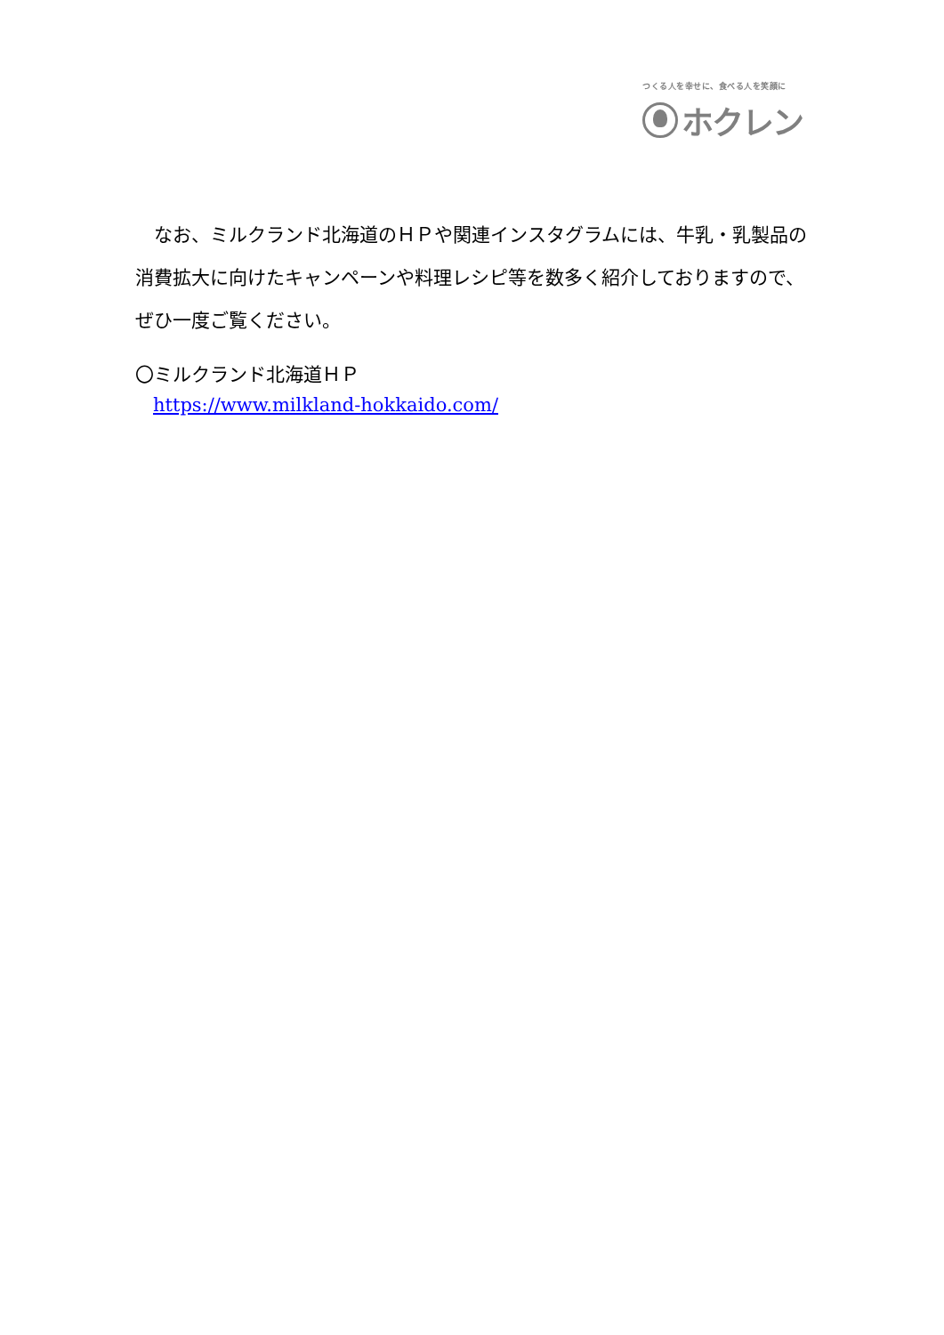つくる人を幸せに、食べる人を笑顔に
ホクレン
　なお、ミルクランド北海道のＨＰや関連インスタグラムには、牛乳・乳製品の消費拡大に向けたキャンペーンや料理レシピ等を数多く紹介しておりますので、ぜひ一度ご覧ください。
〇ミルクランド北海道ＨＰ
https://www.milkland-hokkaido.com/